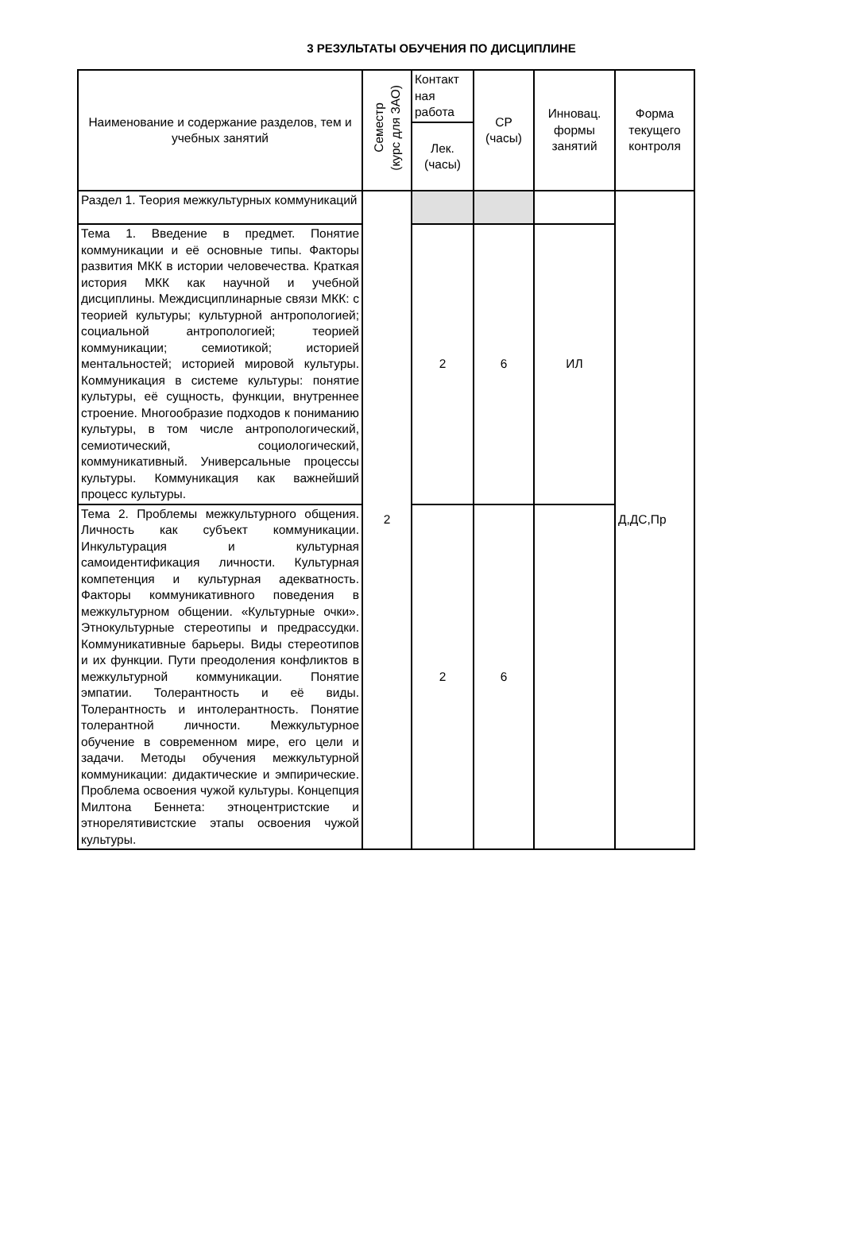3 РЕЗУЛЬТАТЫ ОБУЧЕНИЯ ПО ДИСЦИПЛИНЕ
| Наименование и содержание разделов, тем и учебных занятий | Семестр (курс для ЗАО) | Контакт ная работа | СР (часы) | Инновац. формы занятий | Форма текущего контроля |
| --- | --- | --- | --- | --- | --- |
| | | Лек. (часы) | | | |
| Раздел 1. Теория межкультурных коммуникаций | 2 | | | | Д,ДС,Пр |
| Тема 1. Введение в предмет. Понятие коммуникации и её основные типы. Факторы развития МКК в истории человечества. Краткая история МКК как научной и учебной дисциплины. Междисциплинарные связи МКК: с теорией культуры; культурной антропологией; социальной антропологией; теорией коммуникации; семиотикой; историей ментальностей; историей мировой культуры. Коммуникация в системе культуры: понятие культуры, её сущность, функции, внутреннее строение. Многообразие подходов к пониманию культуры, в том числе антропологический, семиотический, социологический, коммуникативный. Универсальные процессы культуры. Коммуникация как важнейший процесс культуры. | | 2 | 6 | ИЛ | |
| Тема 2. Проблемы межкультурного общения. Личность как субъект коммуникации. Инкультурация и культурная самоидентификация личности. Культурная компетенция и культурная адекватность. Факторы коммуникативного поведения в межкультурном общении. «Культурные очки». Этнокультурные стереотипы и предрассудки. Коммуникативные барьеры. Виды стереотипов и их функции. Пути преодоления конфликтов в межкультурной коммуникации. Понятие эмпатии. Толерантность и её виды. Толерантность и интолерантность. Понятие толерантной личности. Межкультурное обучение в современном мире, его цели и задачи. Методы обучения межкультурной коммуникации: дидактические и эмпирические. Проблема освоения чужой культуры. Концепция Милтона Беннета: этноцентристские и этнорелятивистские этапы освоения чужой культуры. | | 2 | 6 | | |